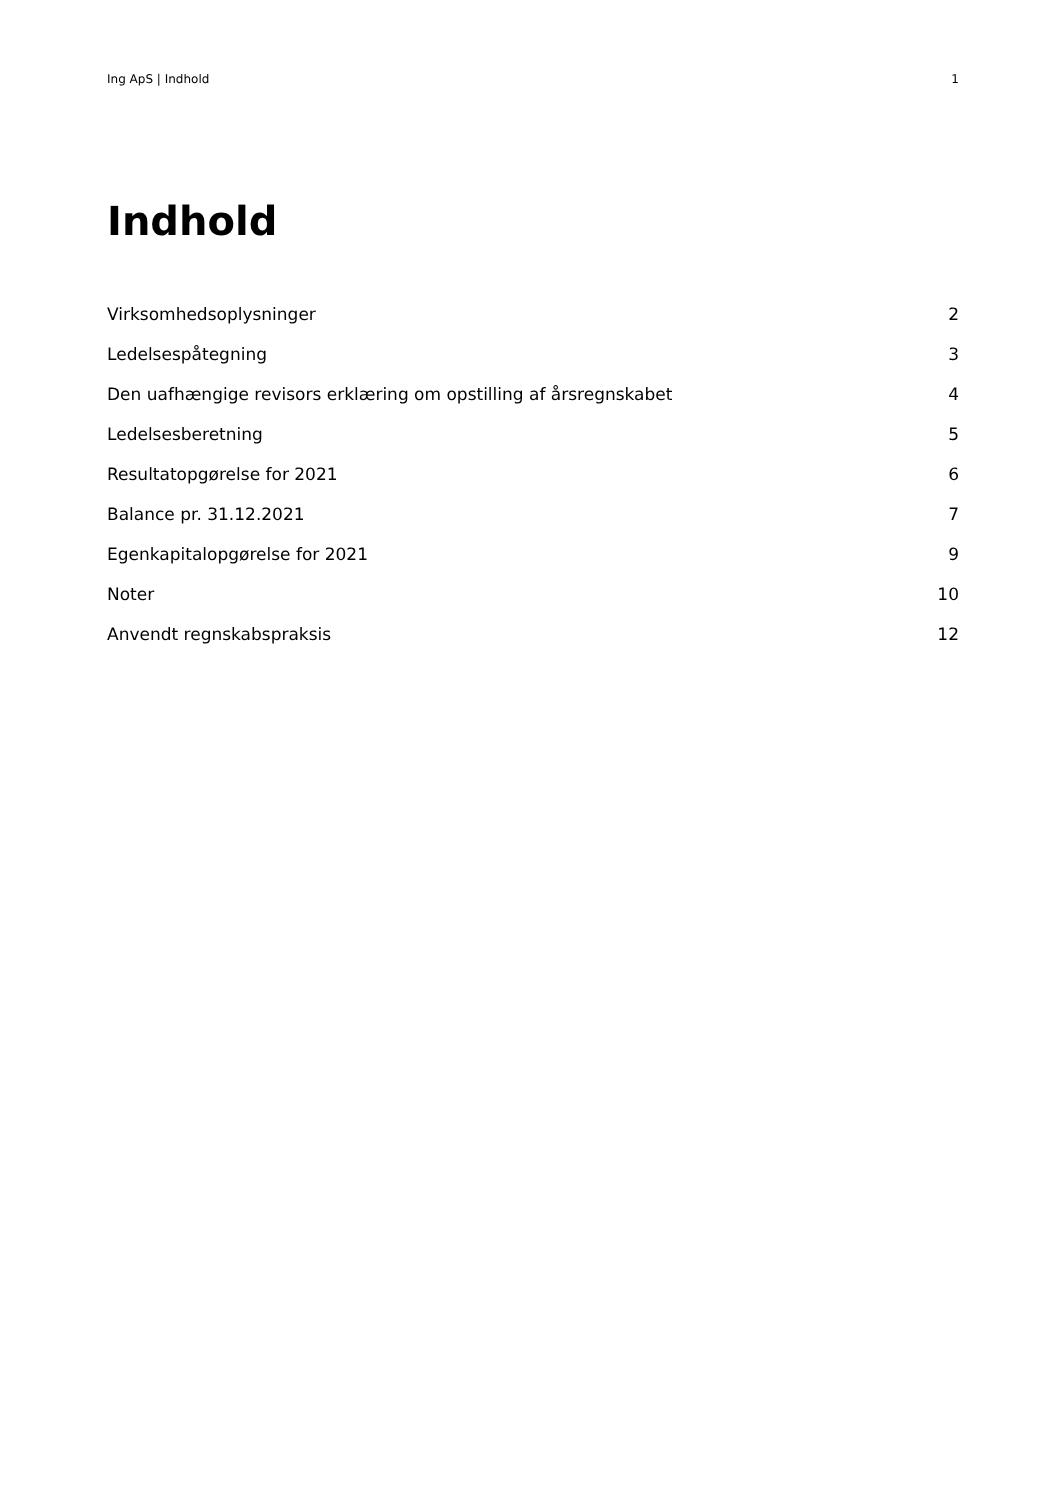Ing ApS | Indhold 1
Indhold
Virksomhedsoplysninger 2
Ledelsespåtegning 3
Den uafhængige revisors erklæring om opstilling af årsregnskabet 4
Ledelsesberetning 5
Resultatopgørelse for 2021 6
Balance pr. 31.12.2021 7
Egenkapitalopgørelse for 2021 9
Noter 10
Anvendt regnskabspraksis 12